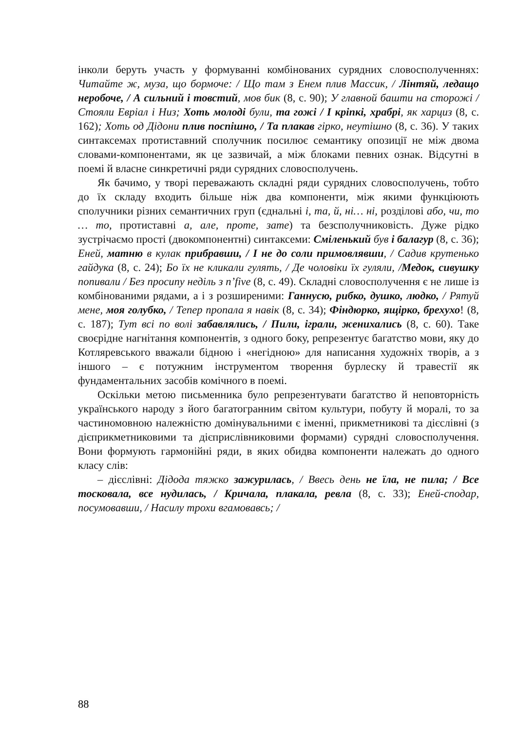інколи беруть участь у формуванні комбінованих сурядних словосполученнях: Читайте ж, муза, що бормоче: / Що там з Енем плив Массик, / Лінтяй, ледащо неробоче, / А сильний і товстий, мов бик (8, с. 90); У главной башти на сторожі / Стояли Евріал і Низ; Хоть молоді були, та гожі / І кріпкі, храбрі, як харциз (8, с. 162); Хоть од Дідони плив поспішно, / Та плакав гірко, неутішно (8, с. 36). У таких синтаксемах протиставний сполучник посилює семантику опозиції не між двома словами-компонентами, як це зазвичай, а між блоками певних ознак. Відсутні в поемі й власне синкретичні ряди сурядних словосполучень.
Як бачимо, у творі переважають складні ряди сурядних словосполучень, тобто до їх складу входить більше ніж два компоненти, між якими функціюють сполучники різних семантичних груп (єднальні і, та, й, ні… ні, розділові або, чи, то … то, протиставні а, але, проте, зате) та безсполучниковість. Дуже рідко зустрічаємо прості (двокомпонентні) синтаксеми: Сміленький був і балагур (8, с. 36); Еней, матню в кулак прибравши, / І не до соли примовлявши, / Садив крутенько гайдука (8, с. 24); Бо їх не кликали гулять, / Де чоловіки їх гуляли, /Медок, сивушку попивали / Без просипу неділь з п’five (8, с. 49). Складні словосполучення є не лише із комбінованими рядами, а і з розширеними: Ганнусю, рибко, душко, людко, / Рятуй мене, моя голубко, / Тепер пропала я навік (8, с. 34); Фіндюрко, ящірко, брехухо! (8, с. 187); Тут всі по волі забавлялись, / Пили, іграли, женихались (8, с. 60). Таке своєрідне нагнітання компонентів, з одного боку, репрезентує багатство мови, яку до Котляревського вважали бідною і «негідною» для написання художніх творів, а з іншого – є потужним інструментом творення бурлеску й травестії як фундаментальних засобів комічного в поемі.
Оскільки метою письменника було репрезентувати багатство й неповторність українського народу з його багатогранним світом культури, побуту й моралі, то за частиномовною належністю домінувальними є іменні, прикметникові та дієслівні (з дієприкметниковими та дієприслівниковими формами) сурядні словосполучення. Вони формують гармонійні ряди, в яких обидва компоненти належать до одного класу слів:
– дієслівні: Дідода тяжко зажурилась, / Ввесь день не їла, не пила; / Все тосковала, все нудилась, / Кричала, плакала, ревла (8, с. 33); Еней-сподар, посумовавши, / Насилу трохи вгамовавсь; /
88